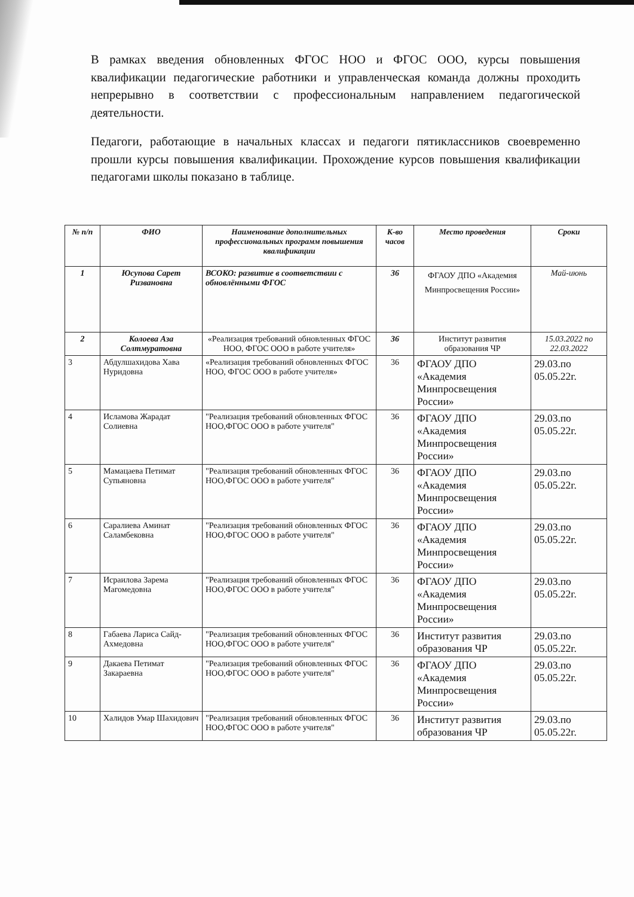В рамках введения обновленных ФГОС НОО и ФГОС ООО, курсы повышения квалификации педагогические работники и управленческая команда должны проходить непрерывно в соответствии с профессиональным направлением педагогической деятельности.
Педагоги, работающие в начальных классах и педагоги пятиклассников своевременно прошли курсы повышения квалификации. Прохождение курсов повышения квалификации педагогами школы показано в таблице.
| № п/п | ФИО | Наименование дополнительных профессиональных программ повышения квалификации | К-во часов | Место проведения | Сроки |
| --- | --- | --- | --- | --- | --- |
| 1 | Юсупова Сарет Ризвановна | ВСОКО: развитие в соответствии с обновлёнными ФГОС | 36 | ФГАОУ ДПО «Академия Минпросвещения России» | Май-июнь |
| 2 | Колоева Аза Солтмуратовна | «Реализация требований обновленных ФГОС НОО, ФГОС ООО в работе учителя» | 36 | Институт развития образования ЧР | 15.03.2022 по 22.03.2022 |
| 3 | Абдулшахидова Хава Нуридовна | «Реализация требований обновленных ФГОС НОО, ФГОС ООО в работе учителя» | 36 | ФГАОУ ДПО «Академия Минпросвещения России» | 29.03.по 05.05.22г. |
| 4 | Исламова Жарадат Солиевна | "Реализация требований обновленных ФГОС НОО,ФГОС ООО в работе учителя" | 36 | ФГАОУ ДПО «Академия Минпросвещения России» | 29.03.по 05.05.22г. |
| 5 | Мамацаева Петимат Супьяновна | "Реализация требований обновленных ФГОС НОО,ФГОС ООО в работе учителя" | 36 | ФГАОУ ДПО «Академия Минпросвещения России» | 29.03.по 05.05.22г. |
| 6 | Саралиева Аминат Саламбековна | "Реализация требований обновленных ФГОС НОО,ФГОС ООО в работе учителя" | 36 | ФГАОУ ДПО «Академия Минпросвещения России» | 29.03.по 05.05.22г. |
| 7 | Исраилова Зарема Магомедовна | "Реализация требований обновленных ФГОС НОО,ФГОС ООО в работе учителя" | 36 | ФГАОУ ДПО «Академия Минпросвещения России» | 29.03.по 05.05.22г. |
| 8 | Габаева Лариса Сайд-Ахмедовна | "Реализация требований обновленных ФГОС НОО,ФГОС ООО в работе учителя" | 36 | Институт развития образования ЧР | 29.03.по 05.05.22г. |
| 9 | Дакаева Петимат Закараевна | "Реализация требований обновленных ФГОС НОО,ФГОС ООО в работе учителя" | 36 | ФГАОУ ДПО «Академия Минпросвещения России» | 29.03.по 05.05.22г. |
| 10 | Халидов Умар Шахидович | "Реализация требований обновленных ФГОС НОО,ФГОС ООО в работе учителя" | 36 | Институт развития образования ЧР | 29.03.по 05.05.22г. |